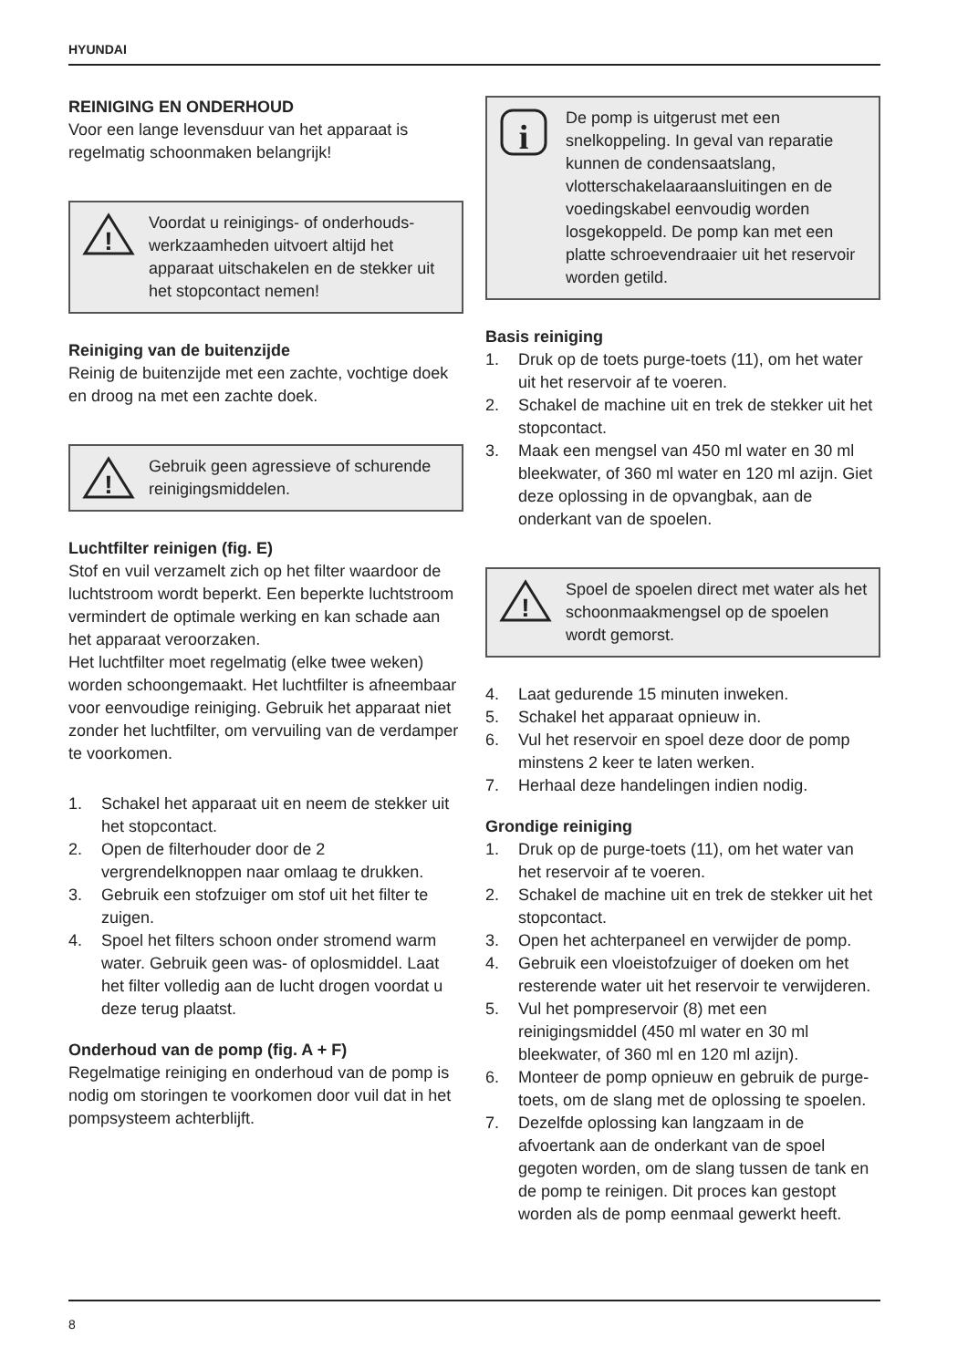HYUNDAI
REINIGING EN ONDERHOUD
Voor een lange levensduur van het apparaat is regelmatig schoonmaken belangrijk!
!
Voordat u reinigings- of onderhouds-werkzaamheden uitvoert altijd het apparaat uitschakelen en de stekker uit het stopcontact nemen!
Reiniging van de buitenzijde
Reinig de buitenzijde met een zachte, vochtige doek en droog na met een zachte doek.
!
Gebruik geen agressieve of schurende reinigingsmiddelen.
Luchtfilter reinigen (fig. E)
Stof en vuil verzamelt zich op het filter waardoor de luchtstroom wordt beperkt. Een beperkte luchtstroom vermindert de optimale werking en kan schade aan het apparaat veroorzaken.
Het luchtfilter moet regelmatig (elke twee weken) worden schoongemaakt. Het luchtfilter is afneembaar voor eenvoudige reiniging. Gebruik het apparaat niet zonder het luchtfilter, om vervuiling van de verdamper te voorkomen.
1. Schakel het apparaat uit en neem de stekker uit het stopcontact.
2. Open de filterhouder door de 2 vergrendelknoppen naar omlaag te drukken.
3. Gebruik een stofzuiger om stof uit het filter te zuigen.
4. Spoel het filters schoon onder stromend warm water. Gebruik geen was- of oplosmiddel. Laat het filter volledig aan de lucht drogen voordat u deze terug plaatst.
Onderhoud van de pomp (fig. A + F)
Regelmatige reiniging en onderhoud van de pomp is nodig om storingen te voorkomen door vuil dat in het pompsysteem achterblijft.
i
De pomp is uitgerust met een snelkoppeling. In geval van reparatie kunnen de condensaatslang, vlotterschakelaaraansluitingen en de voedingskabel eenvoudig worden losgekoppeld. De pomp kan met een platte schroevendraaier uit het reservoir worden getild.
Basis reiniging
1. Druk op de toets purge-toets (11), om het water uit het reservoir af te voeren.
2. Schakel de machine uit en trek de stekker uit het stopcontact.
3. Maak een mengsel van 450 ml water en 30 ml bleekwater, of 360 ml water en 120 ml azijn. Giet deze oplossing in de opvangbak, aan de onderkant van de spoelen.
!
Spoel de spoelen direct met water als het schoonmaakmengsel op de spoelen wordt gemorst.
4. Laat gedurende 15 minuten inweken.
5. Schakel het apparaat opnieuw in.
6. Vul het reservoir en spoel deze door de pomp minstens 2 keer te laten werken.
7. Herhaal deze handelingen indien nodig.
Grondige reiniging
1. Druk op de purge-toets (11), om het water van het reservoir af te voeren.
2. Schakel de machine uit en trek de stekker uit het stopcontact.
3. Open het achterpaneel en verwijder de pomp.
4. Gebruik een vloeistofzuiger of doeken om het resterende water uit het reservoir te verwijderen.
5. Vul het pompreservoir (8) met een reinigingsmiddel (450 ml water en 30 ml bleekwater, of 360 ml en 120 ml azijn).
6. Monteer de pomp opnieuw en gebruik de purge-toets, om de slang met de oplossing te spoelen.
7. Dezelfde oplossing kan langzaam in de afvoertank aan de onderkant van de spoel gegoten worden, om de slang tussen de tank en de pomp te reinigen. Dit proces kan gestopt worden als de pomp eenmaal gewerkt heeft.
8